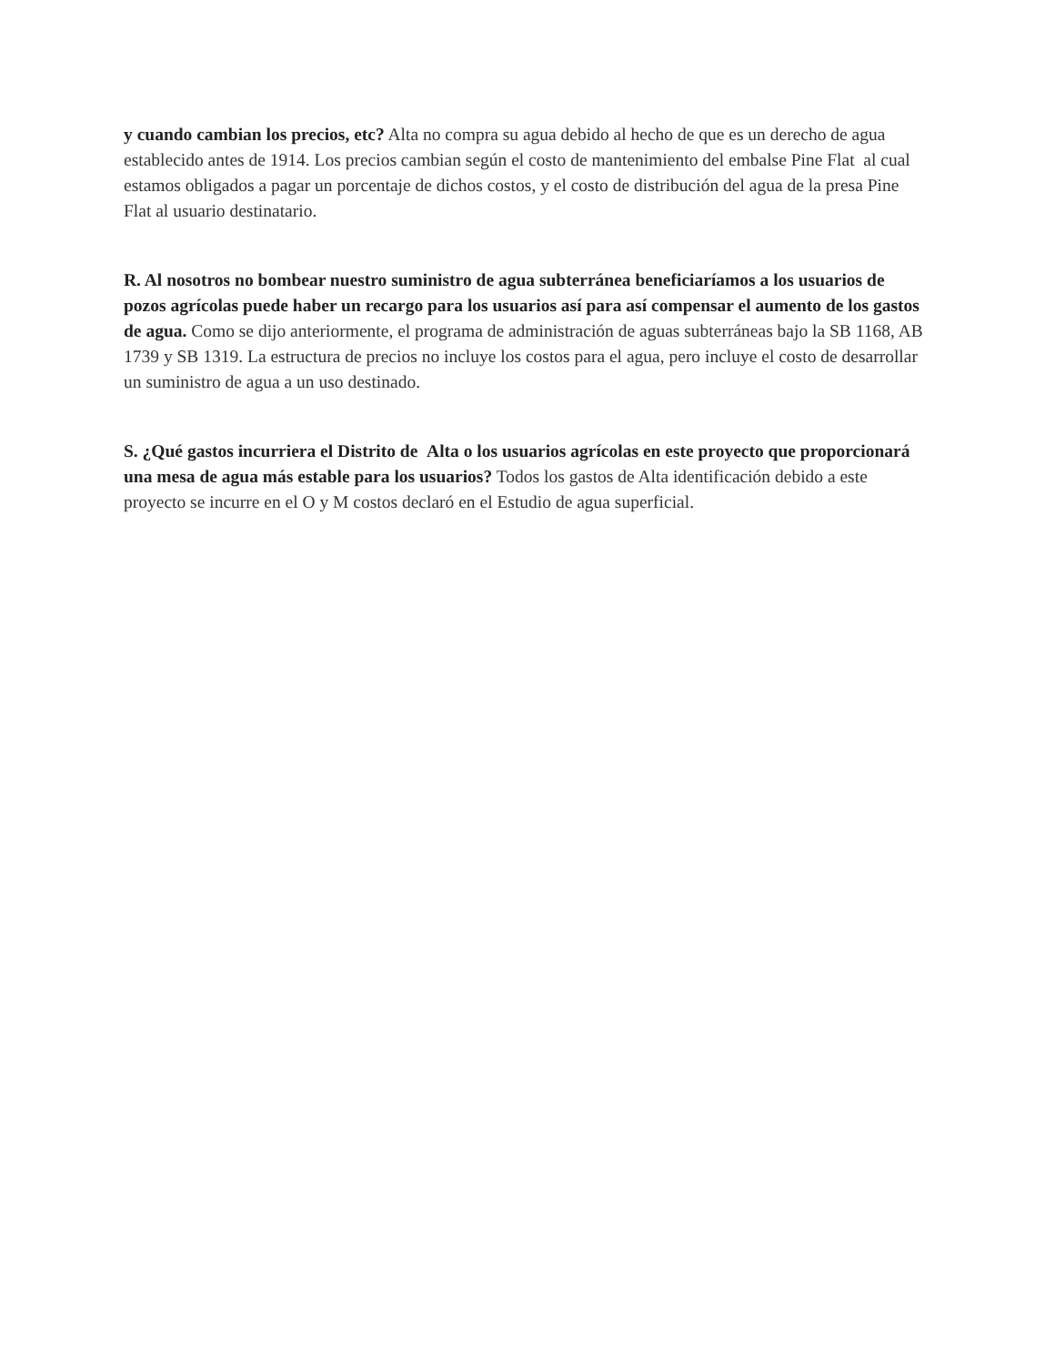y cuando cambian los precios, etc? Alta no compra su agua debido al hecho de que es un derecho de agua establecido antes de 1914. Los precios cambian según el costo de mantenimiento del embalse Pine Flat al cual estamos obligados a pagar un porcentaje de dichos costos, y el costo de distribución del agua de la presa Pine Flat al usuario destinatario.
R. Al nosotros no bombear nuestro suministro de agua subterránea beneficiaríamos a los usuarios de pozos agrícolas puede haber un recargo para los usuarios así para así compensar el aumento de los gastos de agua. Como se dijo anteriormente, el programa de administración de aguas subterráneas bajo la SB 1168, AB 1739 y SB 1319. La estructura de precios no incluye los costos para el agua, pero incluye el costo de desarrollar un suministro de agua a un uso destinado.
S. ¿Qué gastos incurriera el Distrito de Alta o los usuarios agrícolas en este proyecto que proporcionará una mesa de agua más estable para los usuarios? Todos los gastos de Alta identificación debido a este proyecto se incurre en el O y M costos declaró en el Estudio de agua superficial.